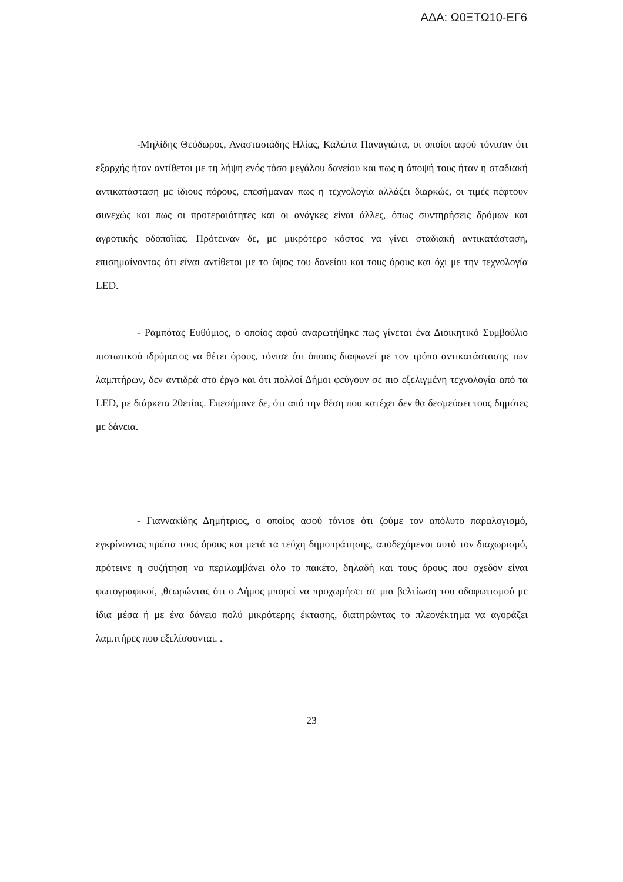ΑΔΑ: Ω0ΞΤΩ10-ΕΓ6
-Μηλίδης Θεόδωρος, Αναστασιάδης Ηλίας, Καλώτα Παναγιώτα, οι οποίοι αφού τόνισαν ότι εξαρχής ήταν αντίθετοι με τη λήψη ενός τόσο μεγάλου δανείου και πως η άποψή τους ήταν η σταδιακή αντικατάσταση με ίδιους πόρους, επεσήμαναν πως η τεχνολογία αλλάζει διαρκώς, οι τιμές πέφτουν συνεχώς και πως οι προτεραιότητες και οι ανάγκες είναι άλλες, όπως συντηρήσεις δρόμων και αγροτικής οδοποϊίας. Πρότειναν δε, με μικρότερο κόστος να γίνει σταδιακή αντικατάσταση, επισημαίνοντας ότι είναι αντίθετοι με το ύψος του δανείου και τους όρους και όχι με την τεχνολογία LED.
- Ραμπότας Ευθύμιος, ο οποίος αφού αναρωτήθηκε πως γίνεται ένα Διοικητικό Συμβούλιο πιστωτικού ιδρύματος να θέτει όρους, τόνισε ότι όποιος διαφωνεί με τον τρόπο αντικατάστασης των λαμπτήρων, δεν αντιδρά στο έργο και ότι πολλοί Δήμοι φεύγουν σε πιο εξελιγμένη τεχνολογία από τα LED, με διάρκεια 20ετίας. Επεσήμανε δε, ότι από την θέση που κατέχει δεν θα δεσμεύσει τους δημότες με δάνεια.
- Γιαννακίδης Δημήτριος, ο οποίος αφού τόνισε ότι ζούμε τον απόλυτο παραλογισμό, εγκρίνοντας πρώτα τους όρους και μετά τα τεύχη δημοπράτησης, αποδεχόμενοι αυτό τον διαχωρισμό, πρότεινε η συζήτηση να περιλαμβάνει όλο το πακέτο, δηλαδή και τους όρους που σχεδόν είναι φωτογραφικοί, ,θεωρώντας ότι ο Δήμος μπορεί να προχωρήσει σε μια βελτίωση του οδοφωτισμού με ίδια μέσα ή με ένα δάνειο πολύ μικρότερης έκτασης, διατηρώντας το πλεονέκτημα να αγοράζει λαμπτήρες που εξελίσσονται. .
23